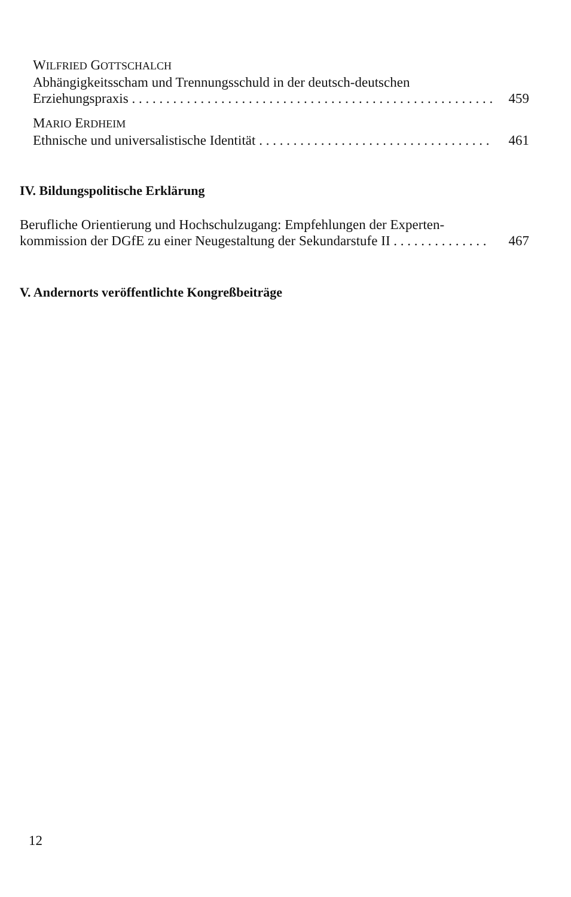WILFRIED GOTTSCHALCH
Abhängigkeitsscham und Trennungsschuld in der deutsch-deutschen
Erziehungspraxis . . . . . . . . . . . . . . . . . . . . . . . . . . . . . . . . . . . . . . . . . . . . . . . . . . . . . . . 459
MARIO ERDHEIM
Ethnische und universalistische Identität . . . . . . . . . . . . . . . . . . . . . . . . . . . . . . . . . . . . . 461
IV. Bildungspolitische Erklärung
Berufliche Orientierung und Hochschulzugang: Empfehlungen der Experten-
kommission der DGfE zu einer Neugestaltung der Sekundarstufe II . . . . . . . . . . . . . . 467
V. Andernorts veröffentlichte Kongreßbeiträge
12